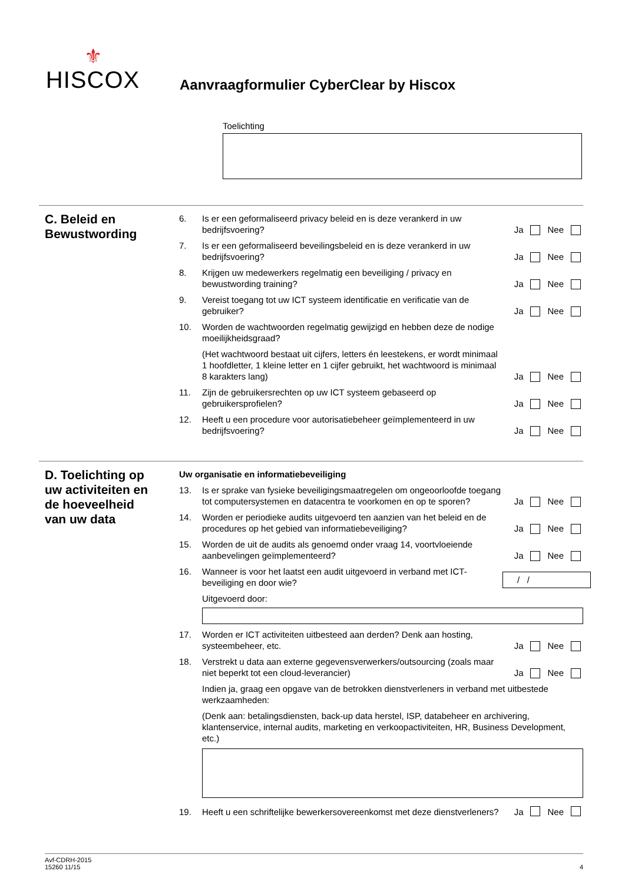⚜
HISCOX
Aanvraagformulier CyberClear by Hiscox
Toelichting
C. Beleid en Bewustwording
6. Is er een geformaliseerd privacy beleid en is deze verankerd in uw bedrijfsvoering? Ja Nee
7. Is er een geformaliseerd beveilingsbeleid en is deze verankerd in uw bedrijfsvoering? Ja Nee
8. Krijgen uw medewerkers regelmatig een beveiliging / privacy en bewustwording training? Ja Nee
9. Vereist toegang tot uw ICT systeem identificatie en verificatie van de gebruiker? Ja Nee
10. Worden de wachtwoorden regelmatig gewijzigd en hebben deze de nodige moeilijkheidsgraad?
(Het wachtwoord bestaat uit cijfers, letters én leestekens, er wordt minimaal 1 hoofdletter, 1 kleine letter en 1 cijfer gebruikt, het wachtwoord is minimaal 8 karakters lang) Ja Nee
11. Zijn de gebruikersrechten op uw ICT systeem gebaseerd op gebruikersprofielen? Ja Nee
12. Heeft u een procedure voor autorisatiebeheer geïmplementeerd in uw bedrijfsvoering? Ja Nee
D. Toelichting op uw activiteiten en de hoeveelheid van uw data
Uw organisatie en informatiebeveiliging
13. Is er sprake van fysieke beveiligingsmaatregelen om ongeoorloofde toegang tot computersystemen en datacentra te voorkomen en op te sporen? Ja Nee
14. Worden er periodieke audits uitgevoerd ten aanzien van het beleid en de procedures op het gebied van informatiebeveiliging? Ja Nee
15. Worden de uit de audits als genoemd onder vraag 14, voortvloeiende aanbevelingen geïmplementeerd? Ja Nee
16. Wanneer is voor het laatst een audit uitgevoerd in verband met ICT-beveiliging en door wie? / /
Uitgevoerd door:
17. Worden er ICT activiteiten uitbesteed aan derden? Denk aan hosting, systeembeheer, etc. Ja Nee
18. Verstrekt u data aan externe gegevensverwerkers/outsourcing (zoals maar niet beperkt tot een cloud-leverancier) Ja Nee
Indien ja, graag een opgave van de betrokken dienstverleners in verband met uitbestede werkzaamheden:
(Denk aan: betalingsdiensten, back-up data herstel, ISP, databeheer en archivering, klantenservice, internal audits, marketing en verkoopactiviteiten, HR, Business Development, etc.)
19. Heeft u een schriftelijke bewerkersovereenkomst met deze dienstverleners? Ja Nee
Avf-CDRH-2015
15260 11/15
4